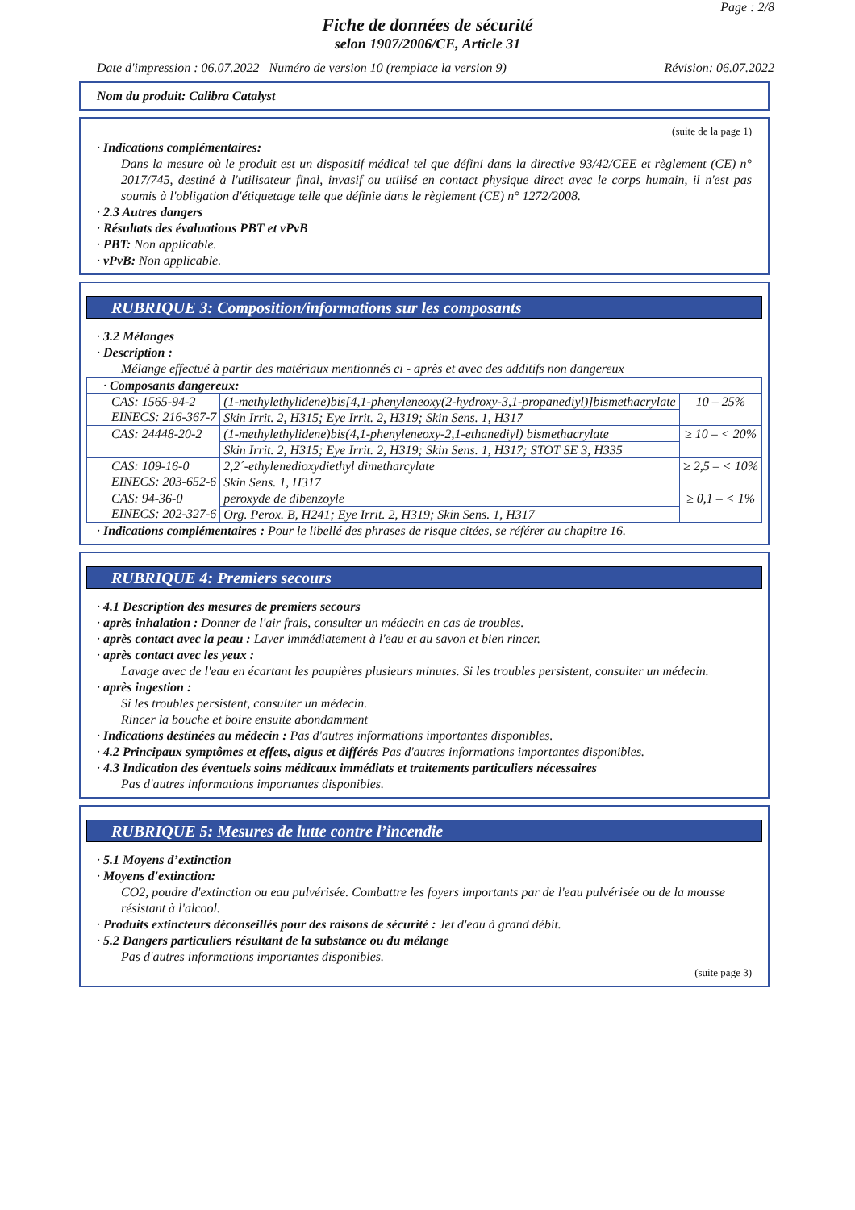Page : 2/8
Fiche de données de sécurité
selon 1907/2006/CE, Article 31
Date d'impression : 06.07.2022 Numéro de version 10 (remplace la version 9) Révision: 06.07.2022
Nom du produit: Calibra Catalyst
(suite de la page 1)
· Indications complémentaires:
Dans la mesure où le produit est un dispositif médical tel que défini dans la directive 93/42/CEE et règlement (CE) n° 2017/745, destiné à l'utilisateur final, invasif ou utilisé en contact physique direct avec le corps humain, il n'est pas soumis à l'obligation d'étiquetage telle que définie dans le règlement (CE) n° 1272/2008.
· 2.3 Autres dangers
· Résultats des évaluations PBT et vPvB
· PBT: Non applicable.
· vPvB: Non applicable.
RUBRIQUE 3: Composition/informations sur les composants
· 3.2 Mélanges
· Description :
Mélange effectué à partir des matériaux mentionnés ci - après et avec des additifs non dangereux
| · Composants dangereux: | | |
| CAS: 1565-94-2 EINECS: 216-367-7 | (1-methylethylidene)bis[4,1-phenyleneoxy(2-hydroxy-3,1-propanediyl)]bismethacrylate | 10 – 25% |
| | Skin Irrit. 2, H315; Eye Irrit. 2, H319; Skin Sens. 1, H317 | |
| CAS: 24448-20-2 | (1-methylethylidene)bis(4,1-phenyleneoxy-2,1-ethanediyl) bismethacrylate | ≥ 10 – < 20% |
| | Skin Irrit. 2, H315; Eye Irrit. 2, H319; Skin Sens. 1, H317; STOT SE 3, H335 | |
| CAS: 109-16-0 EINECS: 203-652-6 | 2,2´-ethylenedioxydiethyl dimetharcylate | ≥ 2,5 – < 10% |
| | Skin Sens. 1, H317 | |
| CAS: 94-36-0 EINECS: 202-327-6 | peroxyde de dibenzoyle | ≥ 0,1 – < 1% |
| | Org. Perox. B, H241; Eye Irrit. 2, H319; Skin Sens. 1, H317 | |
· Indications complémentaires : Pour le libellé des phrases de risque citées, se référer au chapitre 16.
RUBRIQUE 4: Premiers secours
· 4.1 Description des mesures de premiers secours
· après inhalation : Donner de l'air frais, consulter un médecin en cas de troubles.
· après contact avec la peau : Laver immédiatement à l'eau et au savon et bien rincer.
· après contact avec les yeux :
Lavage avec de l'eau en écartant les paupières plusieurs minutes. Si les troubles persistent, consulter un médecin.
· après ingestion :
Si les troubles persistent, consulter un médecin.
Rincer la bouche et boire ensuite abondamment
· Indications destinées au médecin : Pas d'autres informations importantes disponibles.
· 4.2 Principaux symptômes et effets, aigus et différés Pas d'autres informations importantes disponibles.
· 4.3 Indication des éventuels soins médicaux immédiats et traitements particuliers nécessaires
Pas d'autres informations importantes disponibles.
RUBRIQUE 5: Mesures de lutte contre l’incendie
· 5.1 Moyens d’extinction
· Moyens d'extinction:
CO2, poudre d'extinction ou eau pulvérisée. Combattre les foyers importants par de l'eau pulvérisée ou de la mousse résistant à l'alcool.
· Produits extincteurs déconseillés pour des raisons de sécurité : Jet d'eau à grand débit.
· 5.2 Dangers particuliers résultant de la substance ou du mélange
Pas d'autres informations importantes disponibles.
(suite page 3)